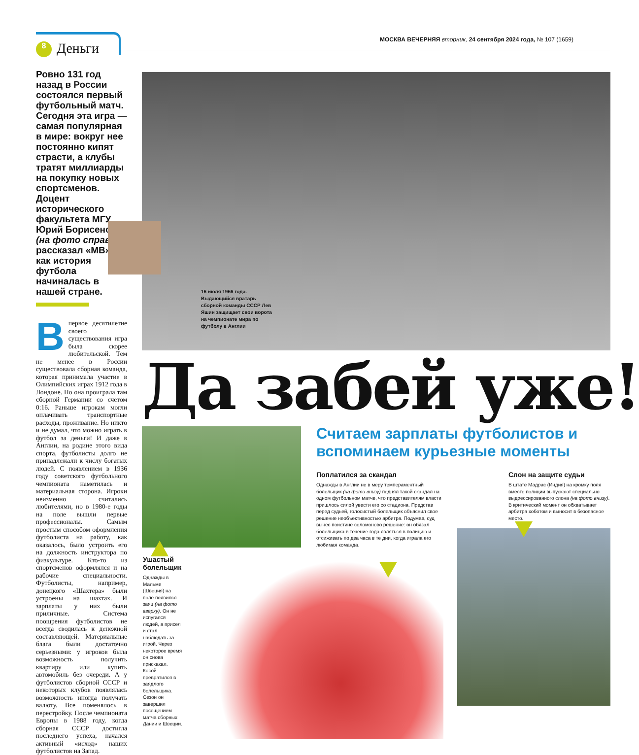8 Деньги
МОСКВА ВЕЧЕРНЯЯ вторник, 24 сентября 2024 года, № 107 (1659)
Ровно 131 год назад в России состоялся первый футбольный матч. Сегодня эта игра — самая популярная в мире: вокруг нее постоянно кипят страсти, а клубы тратят миллиарды на покупку новых спортсменов. Доцент исторического факультета МГУ Юрий Борисенок (на фото справа) рассказал «МВ», как история футбола начиналась в нашей стране.
В первое десятилетие своего существования игра была скорее любительской. Тем не менее в России существовала сборная команда, которая принимала участие в Олимпийских играх 1912 года в Лондоне. Но она проиграла там сборной Германии со счетом 0:16. Раньше игрокам могли оплачивать транспортные расходы, проживание. Но никто и не думал, что можно играть в футбол за деньги! И даже в Англии, на родине этого вида спорта, футболисты долго не принадлежали к числу богатых людей. С появлением в 1936 году советского футбольного чемпионата наметилась и материальная сторона. Игроки неизменно считались любителями, но в 1980-е годы на поле вышли первые профессионалы. Самым простым способом оформления футболиста на работу, как оказалось, было устроить его на должность инструктора по физкультуре. Кто-то из спортсменов оформлялся и на рабочие специальности. Футболисты, например, донецкого «Шахтера» были устроены на шахтах. И зарплаты у них были приличные. Система поощрения футболистов не всегда сводилась к денежной составляющей. Материальные блага были достаточно серьезными: у игроков была возможность получить квартиру или купить автомобиль без очереди. А у футболистов сборной СССР и некоторых клубов появлялась возможность иногда получать валюту. Все поменялось в перестройку. После чемпионата Европы в 1988 году, когда сборная СССР достигла последнего успеха, начался активный «исход» наших футболистов на Запад.
16 июля 1966 года. Выдающийся вратарь сборной команды СССР Лев Яшин защищает свои ворота на чемпионате мира по футболу в Англии
Да забей уже!
Считаем зарплаты футболистов и вспоминаем курьезные моменты
Ушастый болельщик
Однажды в Мальме (Швеция) на поле появился заяц (на фото вверху). Он не испугался людей, а присел и стал наблюдать за игрой. Через некоторое время он снова прискакал. Косой превратился в заядлого болельщика. Сезон он завершил посещением матча сборных Дании и Швеции.
Поплатился за скандал
Однажды в Англии не в меру темпераментный болельщик (на фото внизу) поднял такой скандал на одном футбольном матче, что представителям власти пришлось силой увести его со стадиона. Представ перед судьей, голосистый болельщик объяснил свое решение необъективностью арбитра. Подумав, суд вынес поистине соломоново решение: он обязал болельщика в течение года являться в полицию и отсиживать по два часа в те дни, когда играла его любимая команда.
Слон на защите судьи
В штате Мадрас (Индия) на кромку поля вместо полиции выпускают специально выдрессированного слона (на фото внизу). В критический момент он обхватывает арбитра хоботом и выносит в безопасное место.